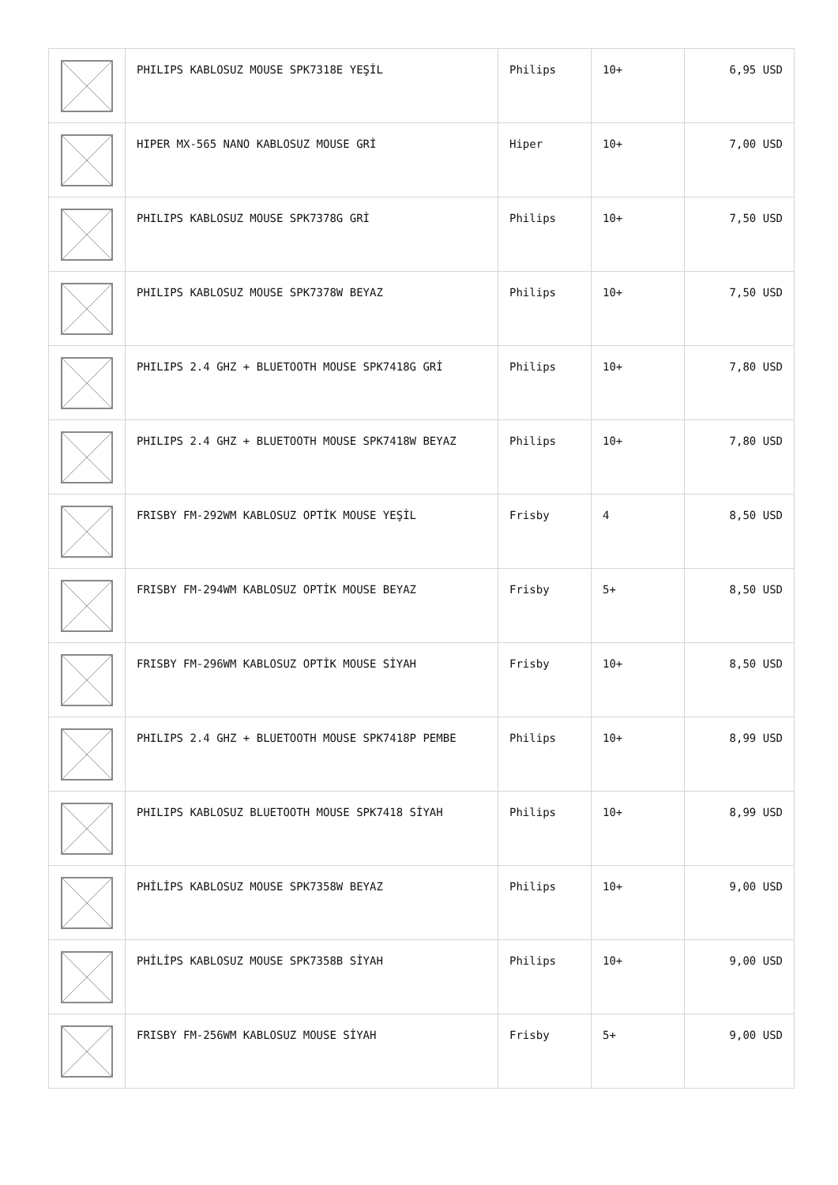| | PHILIPS KABLOSUZ MOUSE SPK7318E YEŞİL | Philips | 10+ | 6,95 USD |
| | HIPER MX-565 NANO KABLOSUZ MOUSE GRİ | Hiper | 10+ | 7,00 USD |
| | PHILIPS KABLOSUZ MOUSE SPK7378G GRİ | Philips | 10+ | 7,50 USD |
| | PHILIPS KABLOSUZ MOUSE SPK7378W BEYAZ | Philips | 10+ | 7,50 USD |
| | PHILIPS 2.4 GHZ + BLUETOOTH MOUSE SPK7418G GRİ | Philips | 10+ | 7,80 USD |
| | PHILIPS 2.4 GHZ + BLUETOOTH MOUSE SPK7418W BEYAZ | Philips | 10+ | 7,80 USD |
| | FRISBY FM-292WM KABLOSUZ OPTİK MOUSE YEŞİL | Frisby | 4 | 8,50 USD |
| | FRISBY FM-294WM KABLOSUZ OPTİK MOUSE BEYAZ | Frisby | 5+ | 8,50 USD |
| | FRISBY FM-296WM KABLOSUZ OPTİK MOUSE SİYAH | Frisby | 10+ | 8,50 USD |
| | PHILIPS 2.4 GHZ + BLUETOOTH MOUSE SPK7418P PEMBE | Philips | 10+ | 8,99 USD |
| | PHILIPS KABLOSUZ BLUETOOTH MOUSE SPK7418 SİYAH | Philips | 10+ | 8,99 USD |
| | PHİLİPS KABLOSUZ MOUSE SPK7358W BEYAZ | Philips | 10+ | 9,00 USD |
| | PHİLİPS KABLOSUZ MOUSE SPK7358B SİYAH | Philips | 10+ | 9,00 USD |
| | FRISBY FM-256WM KABLOSUZ MOUSE SİYAH | Frisby | 5+ | 9,00 USD |